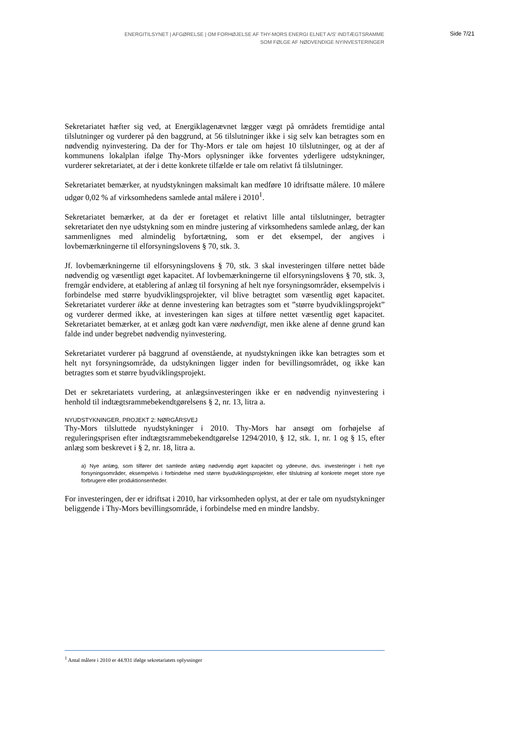ENERGITILSYNET | AFGØRELSE | OM FORHØJELSE AF THY-MORS ENERGI ELNET A/S' INDTÆGTSRAMME
SOM FØLGE AF NØDVENDIGE NYINVESTERINGER
Side 7/21
Sekretariatet hæfter sig ved, at Energiklagenævnet lægger vægt på områdets fremtidige antal tilslutninger og vurderer på den baggrund, at 56 tilslutninger ikke i sig selv kan betragtes som en nødvendig nyinvestering. Da der for Thy-Mors er tale om højest 10 tilslutninger, og at der af kommunens lokalplan ifølge Thy-Mors oplysninger ikke forventes yderligere udstykninger, vurderer sekretariatet, at der i dette konkrete tilfælde er tale om relativt få tilslutninger.
Sekretariatet bemærker, at nyudstykningen maksimalt kan medføre 10 idriftsatte målere. 10 målere udgør 0,02 % af virksomhedens samlede antal målere i 2010<sup>1</sup>.
Sekretariatet bemærker, at da der er foretaget et relativt lille antal tilslutninger, betragter sekretariatet den nye udstykning som en mindre justering af virksomhedens samlede anlæg, der kan sammenlignes med almindelig byfortætning, som er det eksempel, der angives i lovbemærkningerne til elforsyningslovens § 70, stk. 3.
Jf. lovbemærkningerne til elforsyningslovens § 70, stk. 3 skal investeringen tilføre nettet både nødvendig og væsentligt øget kapacitet. Af lovbemærkningerne til elforsyningslovens § 70, stk. 3, fremgår endvidere, at etablering af anlæg til forsyning af helt nye forsyningsområder, eksempelvis i forbindelse med større byudviklingsprojekter, vil blive betragtet som væsentlig øget kapacitet. Sekretariatet vurderer ikke at denne investering kan betragtes som et ”større byudviklingsprojekt” og vurderer dermed ikke, at investeringen kan siges at tilføre nettet væsentlig øget kapacitet. Sekretariatet bemærker, at et anlæg godt kan være nødvendigt, men ikke alene af denne grund kan falde ind under begrebet nødvendig nyinvestering.
Sekretariatet vurderer på baggrund af ovenstående, at nyudstykningen ikke kan betragtes som et helt nyt forsyningsområde, da udstykningen ligger inden for bevillingsområdet, og ikke kan betragtes som et større byudviklingsprojekt.
Det er sekretariatets vurdering, at anlægsinvesteringen ikke er en nødvendig nyinvestering i henhold til indtægtsrammebekendtgørelsens § 2, nr. 13, litra a.
NYUDSTYKNINGER, PROJEKT 2: NØRGÅRSVEJ
Thy-Mors tilsluttede nyudstykninger i 2010. Thy-Mors har ansøgt om forhøjelse af reguleringsprisen efter indtægtsrammebekendtgørelse 1294/2010, § 12, stk. 1, nr. 1 og § 15, efter anlæg som beskrevet i § 2, nr. 18, litra a.
a) Nye anlæg, som tilfører det samlede anlæg nødvendig øget kapacitet og ydeevne, dvs. investeringer i helt nye forsyningsområder, eksempelvis i forbindelse med større byudviklingsprojekter, eller tilslutning af konkrete meget store nye forbrugere eller produktionsenheder.
For investeringen, der er idriftsat i 2010, har virksomheden oplyst, at der er tale om nyudstykninger beliggende i Thy-Mors bevillingsområde, i forbindelse med en mindre landsby.
<sup>1</sup> Antal målere i 2010 er 44.931 ifølge sekretariatets oplysninger